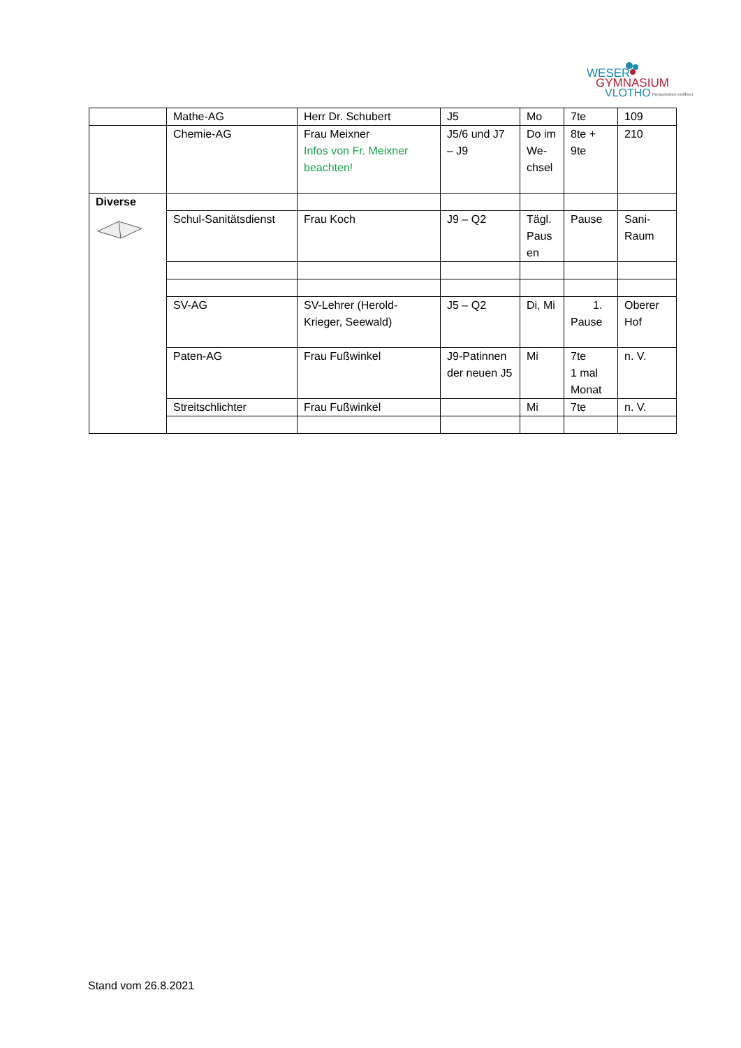WESER
GYMNASIUM
VLOTHO
Perspektiven eröffnen
| | Mathe-AG | Herr Dr. Schubert | J5 | Mo | 7te | 109 |
| | Chemie-AG | Frau Meixner Infos von Fr. Meixner beachten! | J5/6 und J7 – J9 | Do im We-chsel | 8te + 9te | 210 |
| Diverse | | | | | | |
| | Schul-Sanitätsdienst | Frau Koch | J9 – Q2 | Tägl. Paus en | Pause | Sani-Raum |
| | SV-AG | SV-Lehrer (Herold-Krieger, Seewald) | J5 – Q2 | Di, Mi | 1. Pause | Oberer Hof |
| | Paten-AG | Frau Fußwinkel | J9-Patinnen der neuen J5 | Mi | 7te 1 mal Monat | n. V. |
| | Streitschlichter | Frau Fußwinkel | | Mi | 7te | n. V. |
Stand vom 26.8.2021